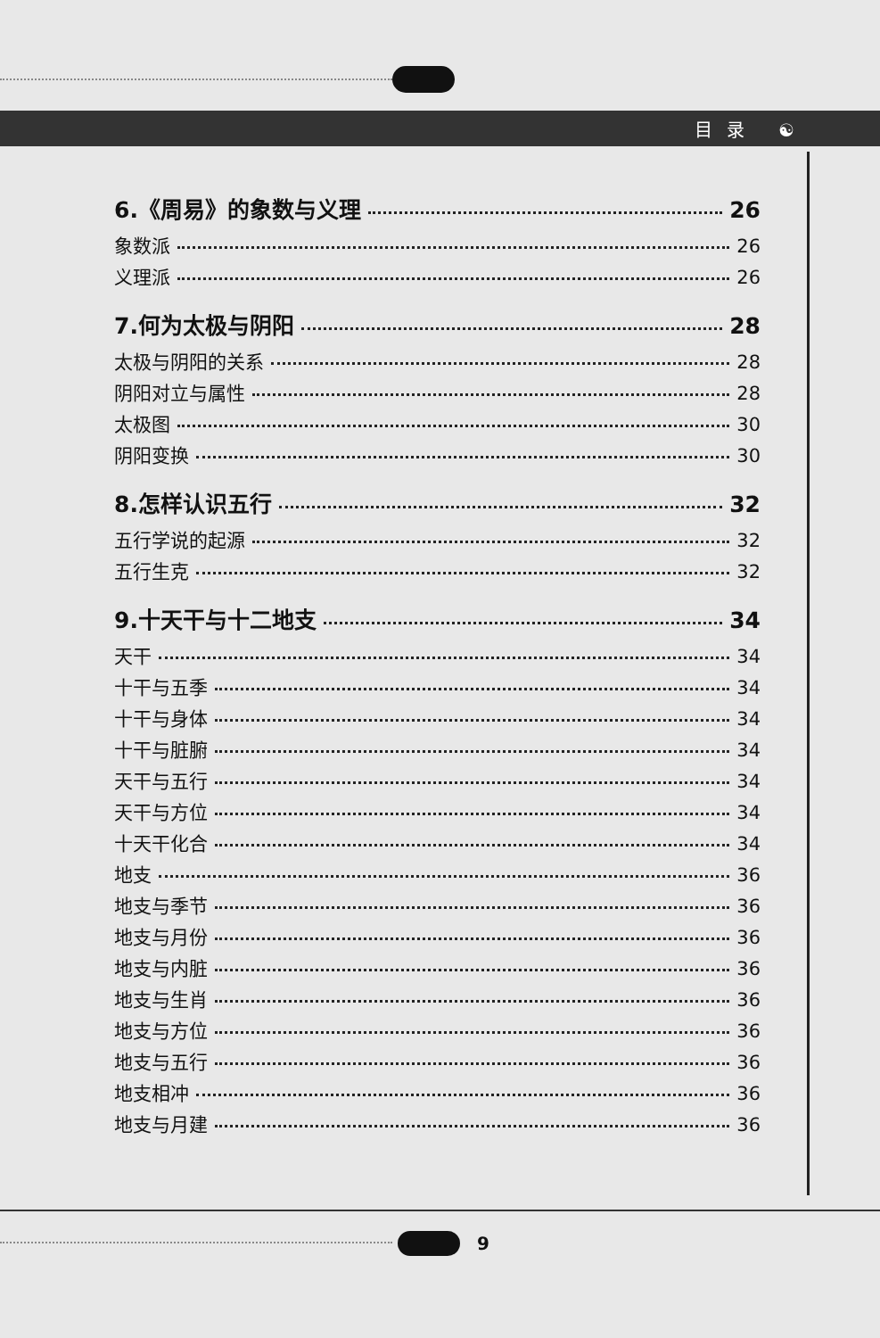目录 ☯
6.《周易》的象数与义理 26
象数派 26
义理派 26
7.何为太极与阴阳 28
太极与阴阳的关系 28
阴阳对立与属性 28
太极图 30
阴阳变换 30
8.怎样认识五行 32
五行学说的起源 32
五行生克 32
9.十天干与十二地支 34
天干 34
十干与五季 34
十干与身体 34
十干与脏腑 34
天干与五行 34
天干与方位 34
十天干化合 34
地支 36
地支与季节 36
地支与月份 36
地支与内脏 36
地支与生肖 36
地支与方位 36
地支与五行 36
地支相冲 36
地支与月建 36
9